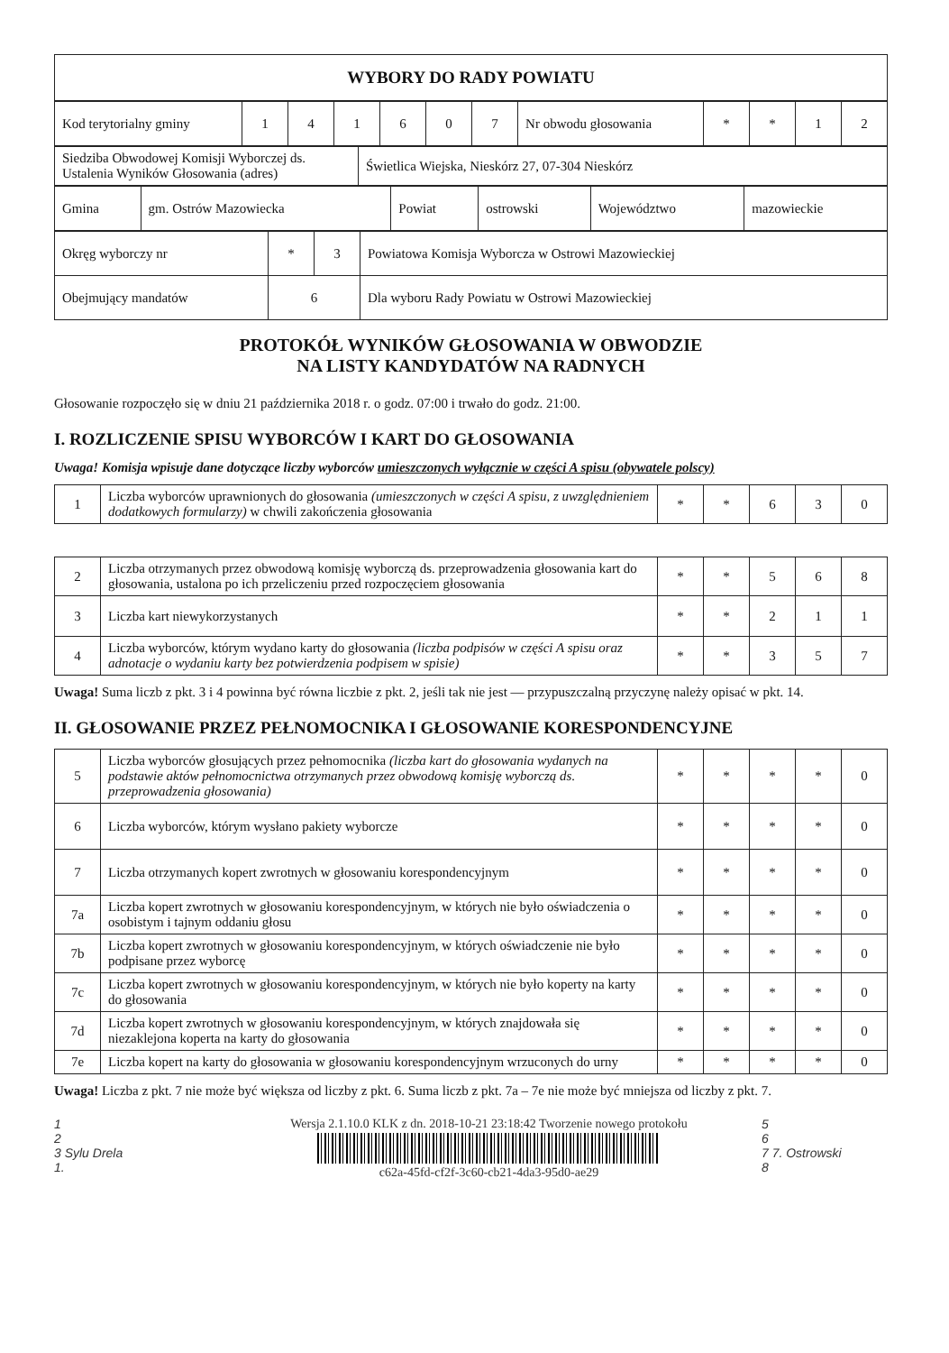| WYBORY DO RADY POWIATU |
| --- |
| Kod terytorialny gminy | 1 | 4 | 1 | 6 | 0 | 7 | Nr obwodu głosowania | * | * | 1 | 2 |
| Siedziba Obwodowej Komisji Wyborczej ds. Ustalenia Wyników Głosowania (adres) | Świetlica Wiejska, Nieskórz 27, 07-304 Nieskórz |
| Gmina | gm. Ostrów Mazowiecka | Powiat | ostrowski | Województwo | mazowieckie |
| Okręg wyborczy nr | * | 3 | Powiatowa Komisja Wyborcza w Ostrowi Mazowieckiej |
| Obejmujący mandatów | 6 | | Dla wyboru Rady Powiatu w Ostrowi Mazowieckiej |
PROTOKÓŁ WYNIKÓW GŁOSOWANIA W OBWODZIE
NA LISTY KANDYDATÓW NA RADNYCH
Głosowanie rozpoczęło się w dniu 21 października 2018 r. o godz. 07:00 i trwało do godz. 21:00.
I. ROZLICZENIE SPISU WYBORCÓW I KART DO GŁOSOWANIA
Uwaga! Komisja wpisuje dane dotyczące liczby wyborców umieszczonych wyłącznie w części A spisu (obywatele polscy)
| 1 | Liczba wyborców uprawnionych do głosowania (umieszczonych w części A spisu, z uwzględnieniem dodatkowych formularzy) w chwili zakończenia głosowania | * | * | 6 | 3 | 0 |
| 2 | Liczba otrzymanych przez obwodową komisję wyborczą ds. przeprowadzenia głosowania kart do głosowania, ustalona po ich przeliczeniu przed rozpoczęciem głosowania | * | * | 5 | 6 | 8 |
| 3 | Liczba kart niewykorzystanych | * | * | 2 | 1 | 1 |
| 4 | Liczba wyborców, którym wydano karty do głosowania (liczba podpisów w części A spisu oraz adnotacje o wydaniu karty bez potwierdzenia podpisem w spisie) | * | * | 3 | 5 | 7 |
Uwaga! Suma liczb z pkt. 3 i 4 powinna być równa liczbie z pkt. 2, jeśli tak nie jest — przypuszczalną przyczynę należy opisać w pkt. 14.
II. GŁOSOWANIE PRZEZ PEŁNOMOCNIKA I GŁOSOWANIE KORESPONDENCYJNE
| 5 | Liczba wyborców głosujących przez pełnomocnika (liczba kart do głosowania wydanych na podstawie aktów pełnomocnictwa otrzymanych przez obwodową komisję wyborczą ds. przeprowadzenia głosowania) | * | * | * | * | 0 |
| 6 | Liczba wyborców, którym wysłano pakiety wyborcze | * | * | * | * | 0 |
| 7 | Liczba otrzymanych kopert zwrotnych w głosowaniu korespondencyjnym | * | * | * | * | 0 |
| 7a | Liczba kopert zwrotnych w głosowaniu korespondencyjnym, w których nie było oświadczenia o osobistym i tajnym oddaniu głosu | * | * | * | * | 0 |
| 7b | Liczba kopert zwrotnych w głosowaniu korespondencyjnym, w których oświadczenie nie było podpisane przez wyborcę | * | * | * | * | 0 |
| 7c | Liczba kopert zwrotnych w głosowaniu korespondencyjnym, w których nie było koperty na karty do głosowania | * | * | * | * | 0 |
| 7d | Liczba kopert zwrotnych w głosowaniu korespondencyjnym, w których znajdowała się niezaklejona koperta na karty do głosowania | * | * | * | * | 0 |
| 7e | Liczba kopert na karty do głosowania w głosowaniu korespondencyjnym wrzuconych do urny | * | * | * | * | 0 |
Uwaga! Liczba z pkt. 7 nie może być większa od liczby z pkt. 6. Suma liczb z pkt. 7a – 7e nie może być mniejsza od liczby z pkt. 7.
1
2
3 Sylu Drela
1.
Wersja 2.1.10.0 KLK z dn. 2018-10-21 23:18:42 Tworzenie nowego protokołu
c62a-45fd-cf2f-3c60-cb21-4da3-95d0-ae29
5
6
7 7. Ostrowski
8